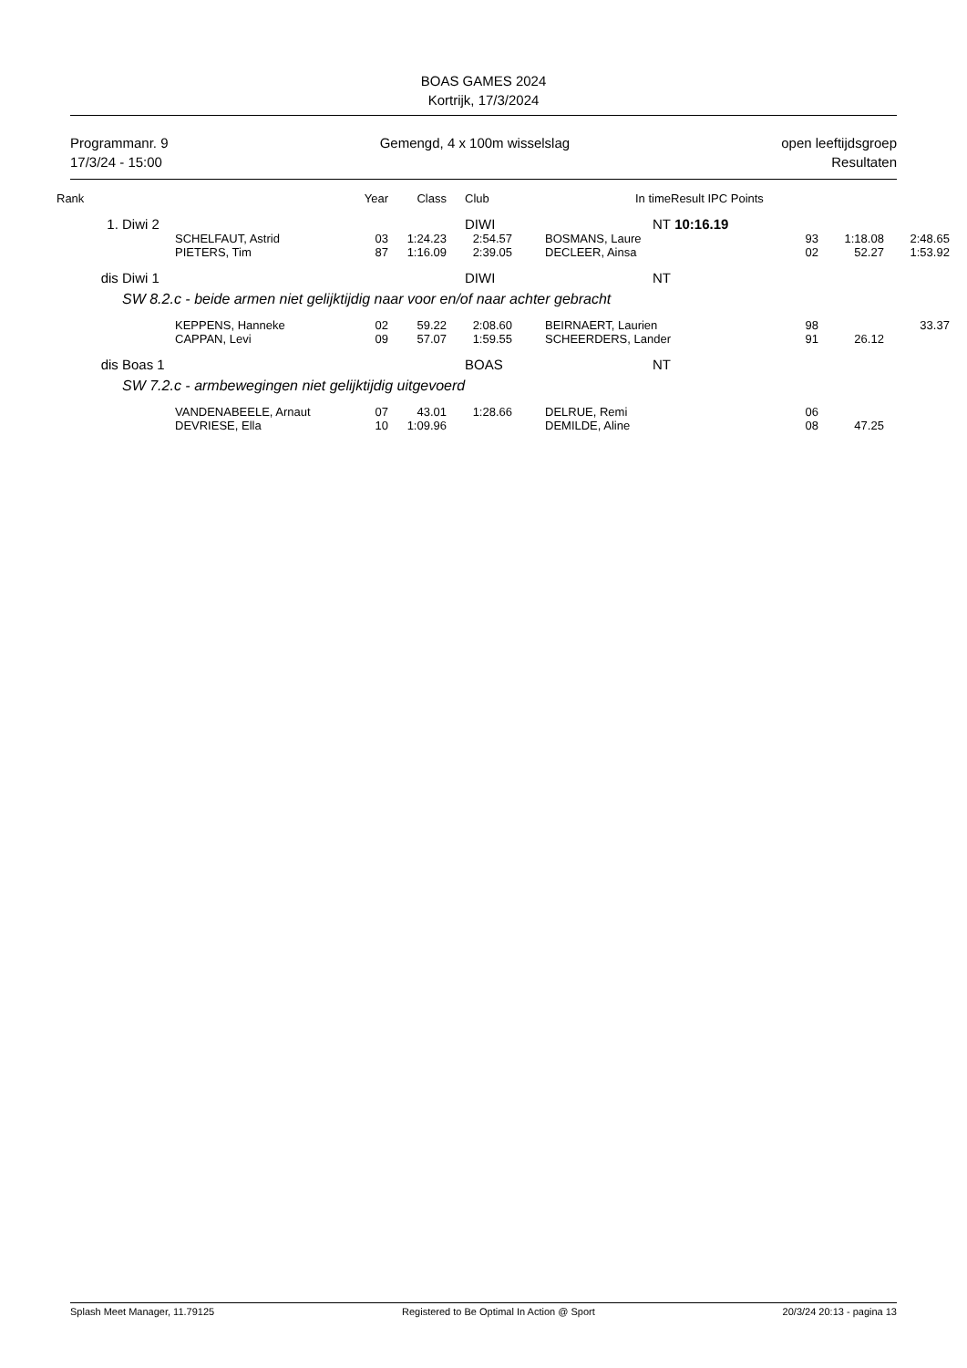BOAS GAMES 2024
Kortrijk, 17/3/2024
Programmanr. 9
17/3/24 - 15:00
Gemengd, 4 x 100m wisselslag open leeftijdsgroep
Resultaten
| Rank | | Year | Class | Club | In time | Result IPC Points | | | |
| --- | --- | --- | --- | --- | --- | --- | --- | --- | --- |
| 1. | Diwi 2 | | | DIWI | NT | 10:16.19 | | | |
| | SCHELFAUT, Astrid | 03 | 1:24.23 | 2:54.57 | BOSMANS, Laure | | 93 | 1:18.08 | 2:48.65 |
| | PIETERS, Tim | 87 | 1:16.09 | 2:39.05 | DECLEER, Ainsa | | 02 | 52.27 | 1:53.92 |
| dis | Diwi 1 | | | DIWI | NT | | | | |
| | SW 8.2.c - beide armen niet gelijktijdig naar voor en/of naar achter gebracht | | | | | | | | |
| | KEPPENS, Hanneke | 02 | 59.22 | 2:08.60 | BEIRNAERT, Laurien | | 98 | | 33.37 |
| | CAPPAN, Levi | 09 | 57.07 | 1:59.55 | SCHEERDERS, Lander | | 91 | 26.12 | |
| dis | Boas 1 | | | BOAS | NT | | | | |
| | SW 7.2.c - armbewegingen niet gelijktijdig uitgevoerd | | | | | | | | |
| | VANDENABEELE, Arnaut | 07 | 43.01 | 1:28.66 | DELRUE, Remi | | 06 | | |
| | DEVRIESE, Ella | 10 | 1:09.96 | | DEMILDE, Aline | | 08 | 47.25 | |
Splash Meet Manager, 11.79125 Registered to Be Optimal In Action @ Sport 20/3/24 20:13 - pagina 13